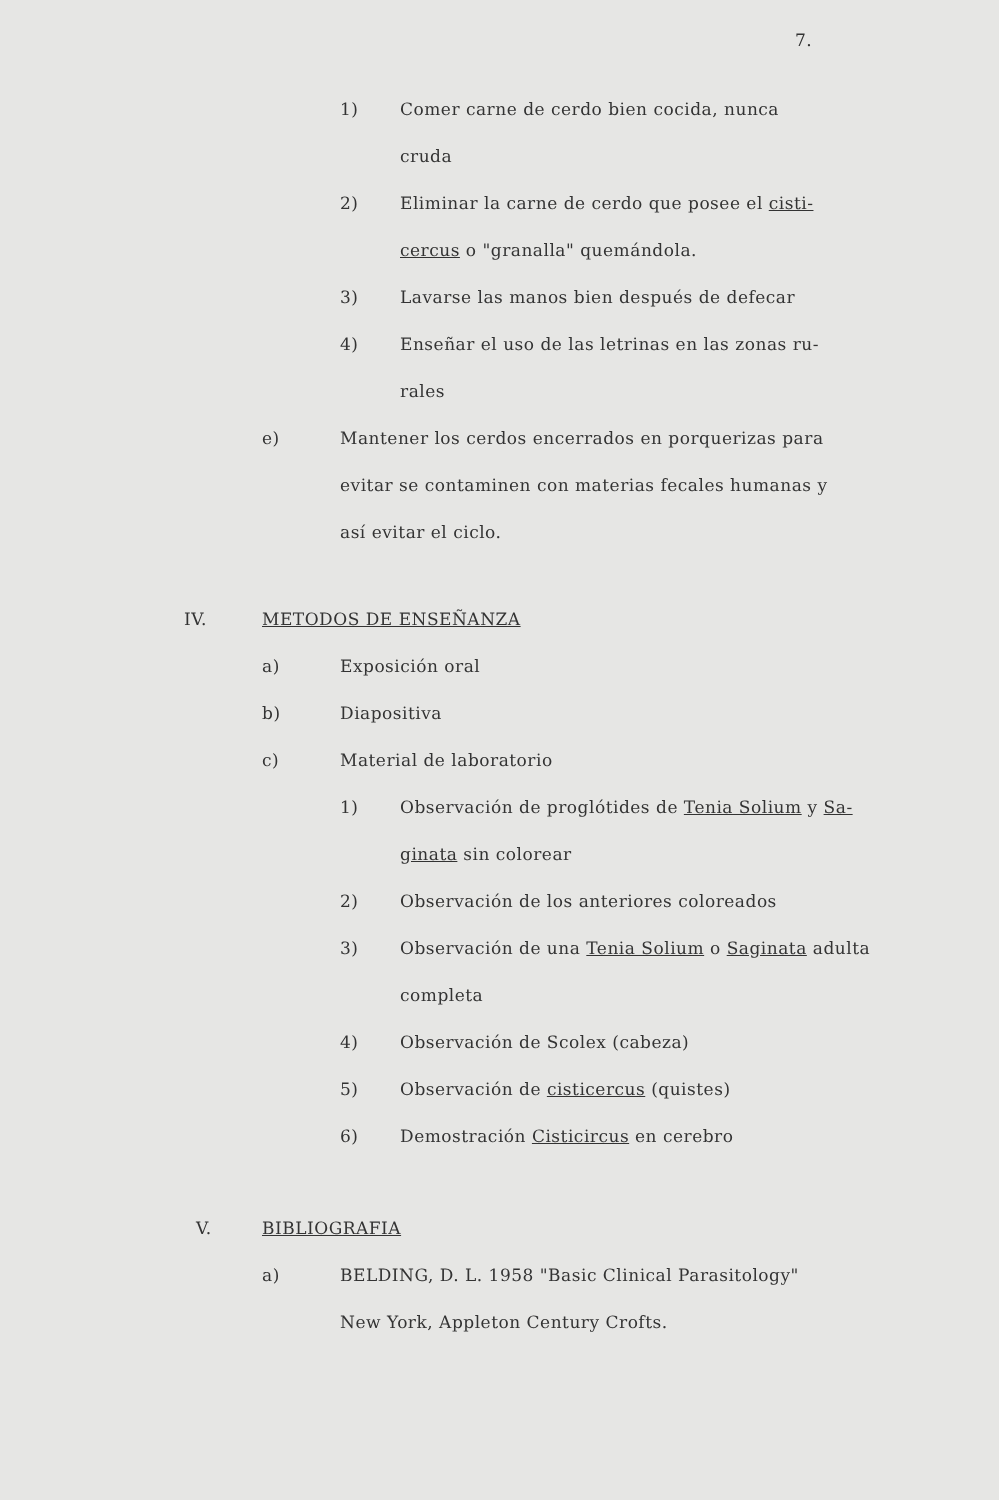7.
1) Comer carne de cerdo bien cocida, nunca
cruda
2) Eliminar la carne de cerdo que posee el cisti-
cercus o "granalla" quemándola.
3) Lavarse las manos bien después de defecar
4) Enseñar el uso de las letrinas en las zonas ru-
rales
e) Mantener los cerdos encerrados en porquerizas para
evitar se contaminen con materias fecales humanas y
así evitar el ciclo.
IV. METODOS DE ENSEÑANZA
a) Exposición oral
b) Diapositiva
c) Material de laboratorio
1) Observación de proglótides de Tenia Solium y Sa-
ginata sin colorear
2) Observación de los anteriores coloreados
3) Observación de una Tenia Solium o Saginata adulta
completa
4) Observación de Scolex (cabeza)
5) Observación de cisticercus (quistes)
6) Demostración Cisticircus en cerebro
V. BIBLIOGRAFIA
a) BELDING, D. L. 1958 "Basic Clinical Parasitology"
New York, Appleton Century Crofts.